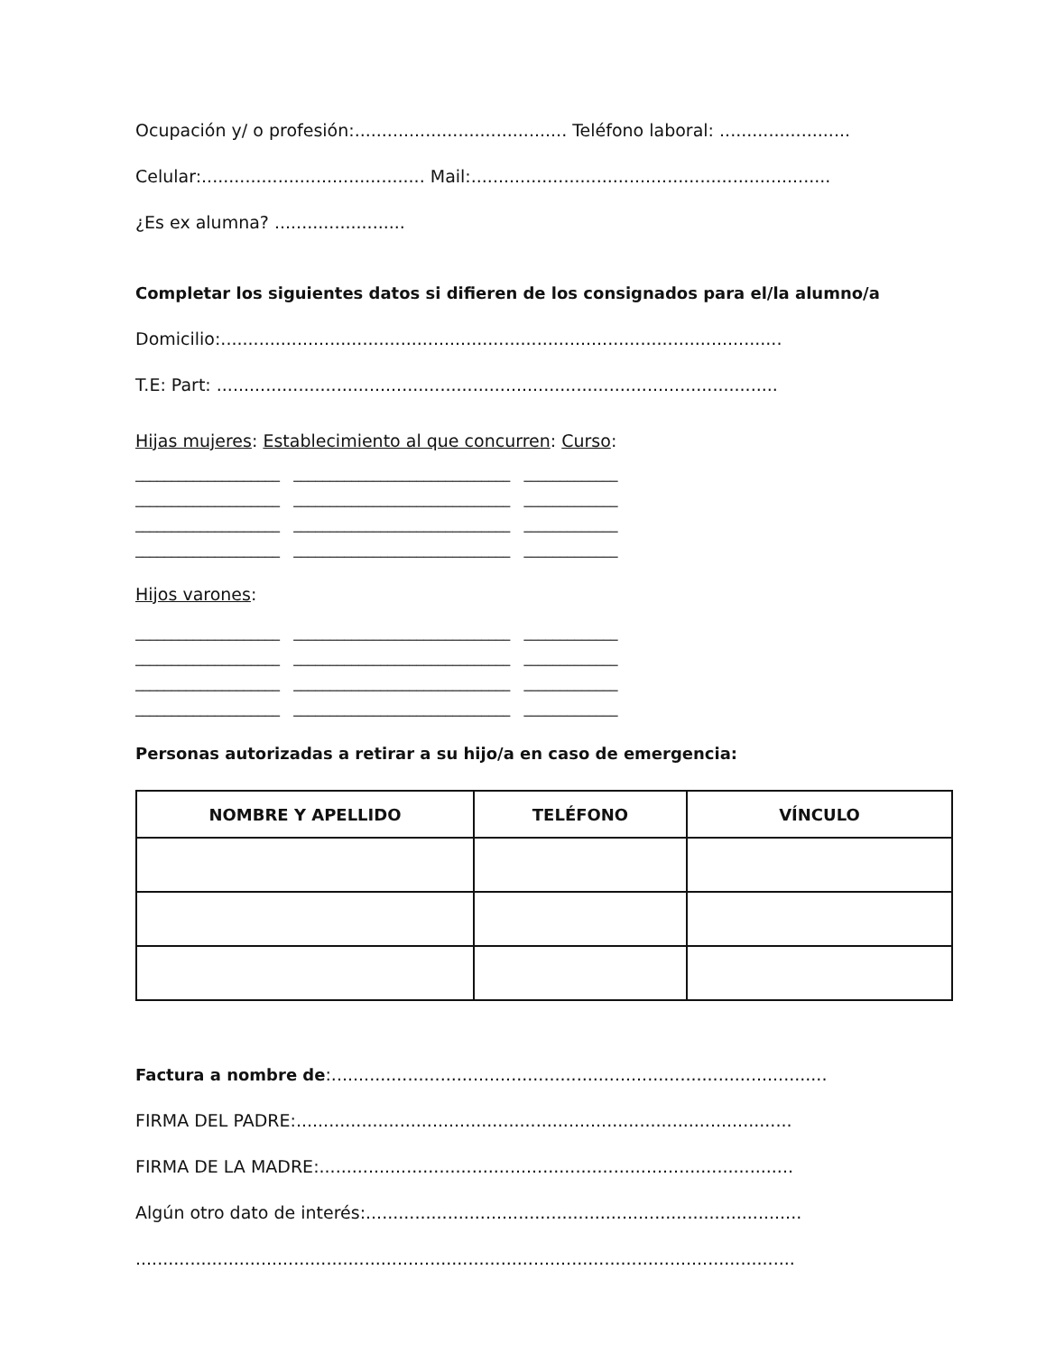Ocupación y/ o profesión:....................................... Teléfono laboral: ........................
Celular:......................................... Mail:..................................................................
¿Es ex alumna? ........................
Completar los siguientes datos si difieren de los consignados para el/la alumno/a
Domicilio:.......................................................................................................
T.E: Part: .......................................................................................................
Hijas mujeres: Establecimiento al que concurren: Curso:
____________________ ______________________________ _____________ ____________________ ______________________________ _____________ ____________________ ______________________________ _____________ ____________________ ______________________________ _____________
Hijos varones:
____________________ ______________________________ _____________ ____________________ ______________________________ _____________ ____________________ ______________________________ _____________ ____________________ ______________________________ _____________
Personas autorizadas a retirar a su hijo/a en caso de emergencia:
| NOMBRE Y APELLIDO | TELÉFONO | VÍNCULO |
| --- | --- | --- |
Factura a nombre de:...........................................................................................
FIRMA DEL PADRE:...........................................................................................
FIRMA DE LA MADRE:.......................................................................................
Algún otro dato de interés:................................................................................
.........................................................................................................................